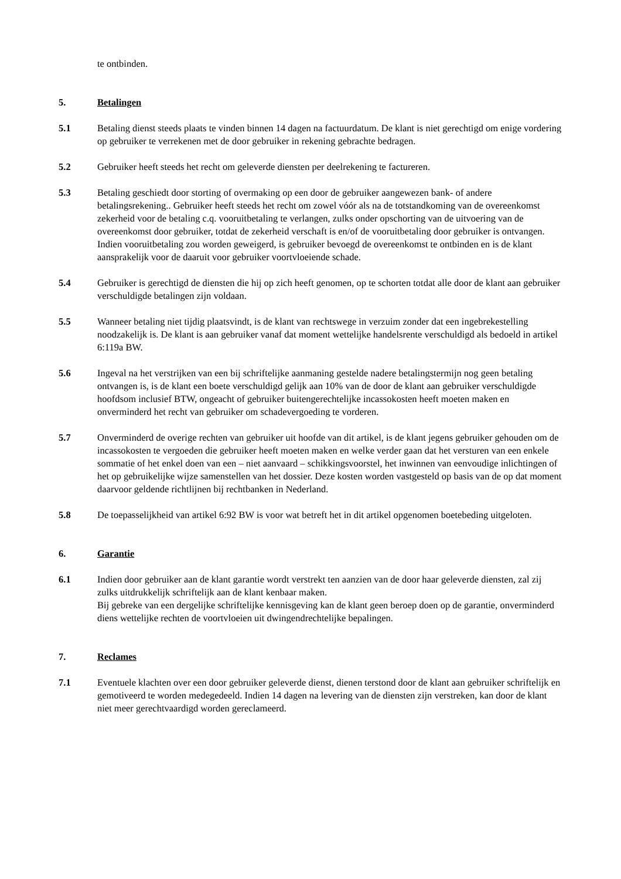te ontbinden.
5. Betalingen
5.1 Betaling dienst steeds plaats te vinden binnen 14 dagen na factuurdatum. De klant is niet gerechtigd om enige vordering op gebruiker te verrekenen met de door gebruiker in rekening gebrachte bedragen.
5.2 Gebruiker heeft steeds het recht om geleverde diensten per deelrekening te factureren.
5.3 Betaling geschiedt door storting of overmaking op een door de gebruiker aangewezen bank- of andere betalingsrekening.. Gebruiker heeft steeds het recht om zowel vóór als na de totstandkoming van de overeenkomst zekerheid voor de betaling c.q. vooruitbetaling te verlangen, zulks onder opschorting van de uitvoering van de overeenkomst door gebruiker, totdat de zekerheid verschaft is en/of de vooruitbetaling door gebruiker is ontvangen. Indien vooruitbetaling zou worden geweigerd, is gebruiker bevoegd de overeenkomst te ontbinden en is de klant aansprakelijk voor de daaruit voor gebruiker voortvloeiende schade.
5.4 Gebruiker is gerechtigd de diensten die hij op zich heeft genomen, op te schorten totdat alle door de klant aan gebruiker verschuldigde betalingen zijn voldaan.
5.5 Wanneer betaling niet tijdig plaatsvindt, is de klant van rechtswege in verzuim zonder dat een ingebrekestelling noodzakelijk is. De klant is aan gebruiker vanaf dat moment wettelijke handelsrente verschuldigd als bedoeld in artikel 6:119a BW.
5.6 Ingeval na het verstrijken van een bij schriftelijke aanmaning gestelde nadere betalingstermijn nog geen betaling ontvangen is, is de klant een boete verschuldigd gelijk aan 10% van de door de klant aan gebruiker verschuldigde hoofdsom inclusief BTW, ongeacht of gebruiker buitengerechtelijke incassokosten heeft moeten maken en onverminderd het recht van gebruiker om schadevergoeding te vorderen.
5.7 Onverminderd de overige rechten van gebruiker uit hoofde van dit artikel, is de klant jegens gebruiker gehouden om de incassokosten te vergoeden die gebruiker heeft moeten maken en welke verder gaan dat het versturen van een enkele sommatie of het enkel doen van een – niet aanvaard – schikkingsvoorstel, het inwinnen van eenvoudige inlichtingen of het op gebruikelijke wijze samenstellen van het dossier. Deze kosten worden vastgesteld op basis van de op dat moment daarvoor geldende richtlijnen bij rechtbanken in Nederland.
5.8 De toepasselijkheid van artikel 6:92 BW is voor wat betreft het in dit artikel opgenomen boetebeding uitgeloten.
6. Garantie
6.1 Indien door gebruiker aan de klant garantie wordt verstrekt ten aanzien van de door haar geleverde diensten, zal zij zulks uitdrukkelijk schriftelijk aan de klant kenbaar maken.
Bij gebreke van een dergelijke schriftelijke kennisgeving kan de klant geen beroep doen op de garantie, onverminderd diens wettelijke rechten de voortvloeien uit dwingendrechtelijke bepalingen.
7. Reclames
7.1 Eventuele klachten over een door gebruiker geleverde dienst, dienen terstond door de klant aan gebruiker schriftelijk en gemotiveerd te worden medegedeeld. Indien 14 dagen na levering van de diensten zijn verstreken, kan door de klant niet meer gerechtvaardigd worden gereclameerd.